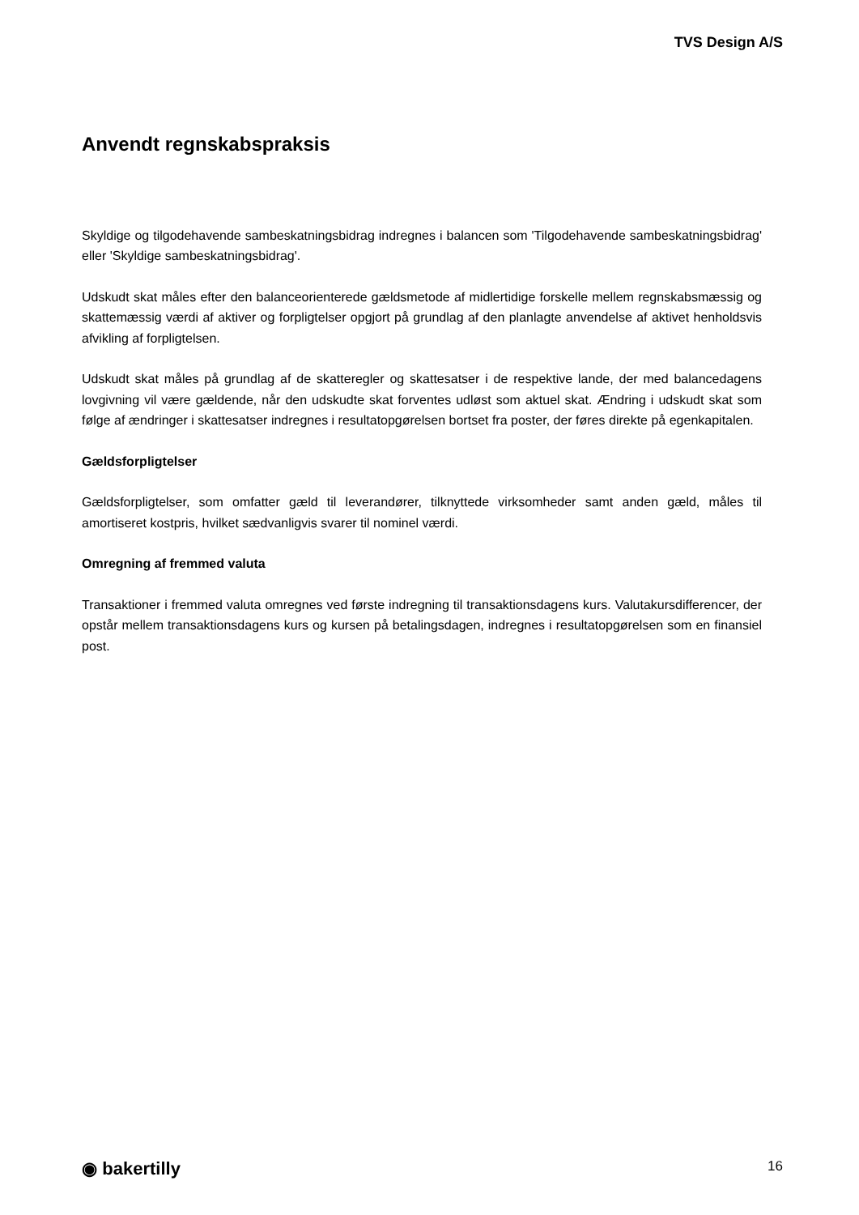TVS Design A/S
Anvendt regnskabspraksis
Skyldige og tilgodehavende sambeskatningsbidrag indregnes i balancen som 'Tilgodehavende sambeskatningsbidrag' eller 'Skyldige sambeskatningsbidrag'.
Udskudt skat måles efter den balanceorienterede gældsmetode af midlertidige forskelle mellem regnskabsmæssig og skattemæssig værdi af aktiver og forpligtelser opgjort på grundlag af den planlagte anvendelse af aktivet henholdsvis afvikling af forpligtelsen.
Udskudt skat måles på grundlag af de skatteregler og skattesatser i de respektive lande, der med balancedagens lovgivning vil være gældende, når den udskudte skat forventes udløst som aktuel skat. Ændring i udskudt skat som følge af ændringer i skattesatser indregnes i resultatopgørelsen bortset fra poster, der føres direkte på egenkapitalen.
Gældsforpligtelser
Gældsforpligtelser, som omfatter gæld til leverandører, tilknyttede virksomheder samt anden gæld, måles til amortiseret kostpris, hvilket sædvanligvis svarer til nominel værdi.
Omregning af fremmed valuta
Transaktioner i fremmed valuta omregnes ved første indregning til transaktionsdagens kurs. Valutakursdifferencer, der opstår mellem transaktionsdagens kurs og kursen på betalingsdagen, indregnes i resultatopgørelsen som en finansiel post.
◉ bakertilly 16